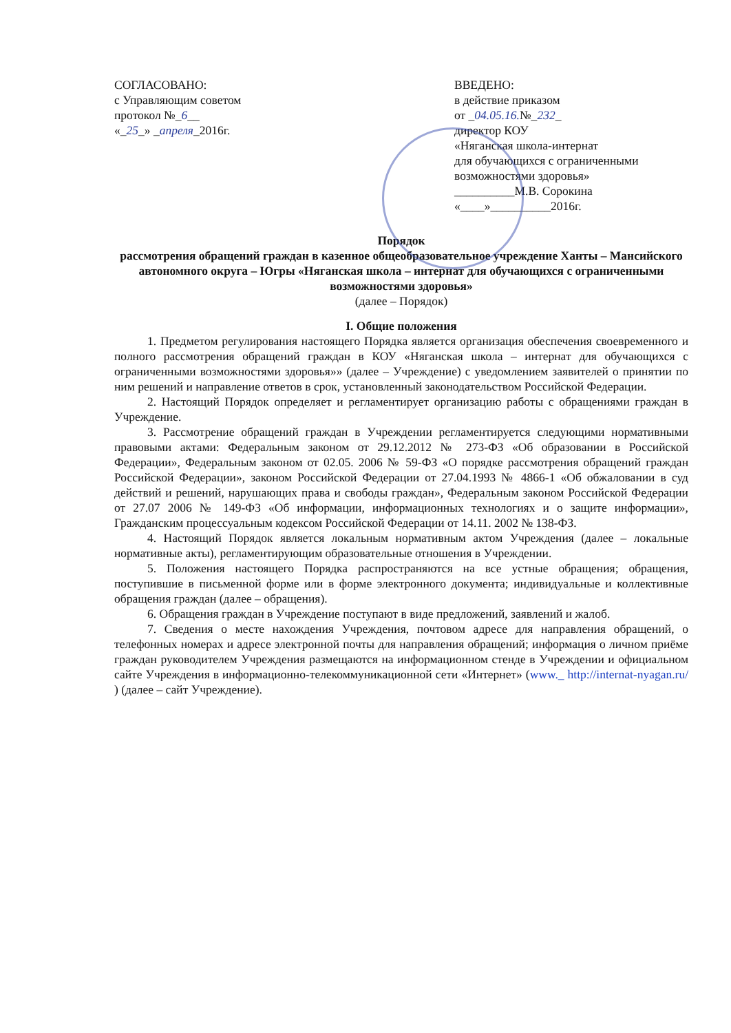СОГЛАСОВАНО:
с Управляющим советом
протокол №_6__
«_25_» _апреля_2016г.
ВВЕДЕНО:
в действие приказом
от _04.05.16.№_232_
директор КОУ
«Няганская школа-интернат
для обучающихся с ограниченными
возможностями здоровья»
__________М.В. Сорокина
«____»__________2016г.
Порядок
рассмотрения обращений граждан в казенное общеобразовательное учреждение Ханты – Мансийского автономного округа – Югры «Няганская школа – интернат для обучающихся с ограниченными возможностями здоровья»
(далее – Порядок)
I. Общие положения
1. Предметом регулирования настоящего Порядка является организация обеспечения своевременного и полного рассмотрения обращений граждан в КОУ «Няганская школа – интернат для обучающихся с ограниченными возможностями здоровья»» (далее – Учреждение) с уведомлением заявителей о принятии по ним решений и направление ответов в срок, установленный законодательством Российской Федерации.
2. Настоящий Порядок определяет и регламентирует организацию работы с обращениями граждан в Учреждение.
3. Рассмотрение обращений граждан в Учреждении регламентируется следующими нормативными правовыми актами: Федеральным законом от 29.12.2012 № 273-ФЗ «Об образовании в Российской Федерации», Федеральным законом от 02.05. 2006 № 59-ФЗ «О порядке рассмотрения обращений граждан Российской Федерации», законом Российской Федерации от 27.04.1993 № 4866-1 «Об обжаловании в суд действий и решений, нарушающих права и свободы граждан», Федеральным законом Российской Федерации от 27.07 2006 № 149-ФЗ «Об информации, информационных технологиях и о защите информации», Гражданским процессуальным кодексом Российской Федерации от 14.11. 2002 № 138-ФЗ.
4. Настоящий Порядок является локальным нормативным актом Учреждения (далее – локальные нормативные акты), регламентирующим образовательные отношения в Учреждении.
5. Положения настоящего Порядка распространяются на все устные обращения; обращения, поступившие в письменной форме или в форме электронного документа; индивидуальные и коллективные обращения граждан (далее – обращения).
6. Обращения граждан в Учреждение поступают в виде предложений, заявлений и жалоб.
7. Сведения о месте нахождения Учреждения, почтовом адресе для направления обращений, о телефонных номерах и адресе электронной почты для направления обращений; информация о личном приёме граждан руководителем Учреждения размещаются на информационном стенде в Учреждении и официальном сайте Учреждения в информационно-телекоммуникационной сети «Интернет» (www._ http://internat-nyagan.ru/ ) (далее – сайт Учреждение).